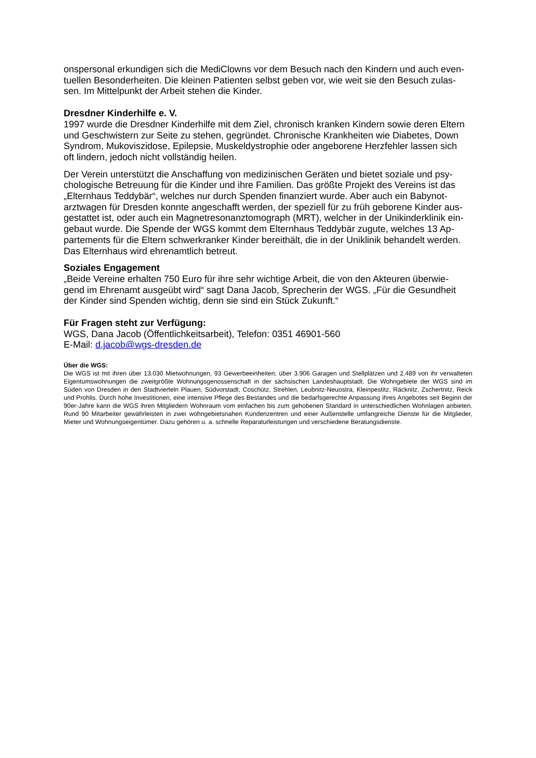onspersonal erkundigen sich die MediClowns vor dem Besuch nach den Kindern und auch even-
tuellen Besonderheiten. Die kleinen Patienten selbst geben vor, wie weit sie den Besuch zulas-
sen. Im Mittelpunkt der Arbeit stehen die Kinder.
Dresdner Kinderhilfe e. V.
1997 wurde die Dresdner Kinderhilfe mit dem Ziel, chronisch kranken Kindern sowie deren Eltern
und Geschwistern zur Seite zu stehen, gegründet. Chronische Krankheiten wie Diabetes, Down
Syndrom, Mukoviszidose, Epilepsie, Muskeldystrophie oder angeborene Herzfehler lassen sich
oft lindern, jedoch nicht vollständig heilen.
Der Verein unterstützt die Anschaffung von medizinischen Geräten und bietet soziale und psy-
chologische Betreuung für die Kinder und ihre Familien. Das größte Projekt des Vereins ist das
„Elternhaus Teddybär“, welches nur durch Spenden finanziert wurde. Aber auch ein Babynot-
arztwagen für Dresden konnte angeschafft werden, der speziell für zu früh geborene Kinder aus-
gestattet ist, oder auch ein Magnetresonanztomograph (MRT), welcher in der Unikinderklinik ein-
gebaut wurde. Die Spende der WGS kommt dem Elternhaus Teddybär zugute, welches 13 Ap-
partements für die Eltern schwerkranker Kinder bereithält, die in der Uniklinik behandelt werden.
Das Elternhaus wird ehrenamtlich betreut.
Soziales Engagement
„Beide Vereine erhalten 750 Euro für ihre sehr wichtige Arbeit, die von den Akteuren überwie-
gend im Ehrenamt ausgeübt wird“ sagt Dana Jacob, Sprecherin der WGS. „Für die Gesundheit
der Kinder sind Spenden wichtig, denn sie sind ein Stück Zukunft.“
Für Fragen steht zur Verfügung:
WGS, Dana Jacob (Öffentlichkeitsarbeit), Telefon: 0351 46901-560
E-Mail: d.jacob@wgs-dresden.de
Über die WGS:
Die WGS ist mit ihren über 13.030 Mietwohnungen, 93 Gewerbeeinheiten, über 3.906 Garagen und Stellplätzen und 2.489 von ihr verwalteten Eigentumswohnungen die zweitgrößte Wohnungsgenossenschaft in der sächsischen Landeshauptstadt. Die Wohngebiete der WGS sind im Süden von Dresden in den Stadtvierteln Plauen, Südvorstadt, Coschütz, Strehlen, Leubnitz-Neuostra, Kleinpestitz, Räcknitz, Zschertnitz, Reick und Prohlis. Durch hohe Investitionen, eine intensive Pflege des Bestandes und die bedarfsgerechte Anpassung ihres Angebotes seit Beginn der 90er-Jahre kann die WGS ihren Mitgliedern Wohnraum vom einfachen bis zum gehobenen Standard in unterschiedlichen Wohnlagen anbieten. Rund 90 Mitarbeiter gewährleisten in zwei wohngebietsnahen Kundenzentren und einer Außenstelle umfangreiche Dienste für die Mitglieder, Mieter und Wohnungseigentümer. Dazu gehören u. a. schnelle Reparaturleistungen und verschiedene Beratungsdienste.